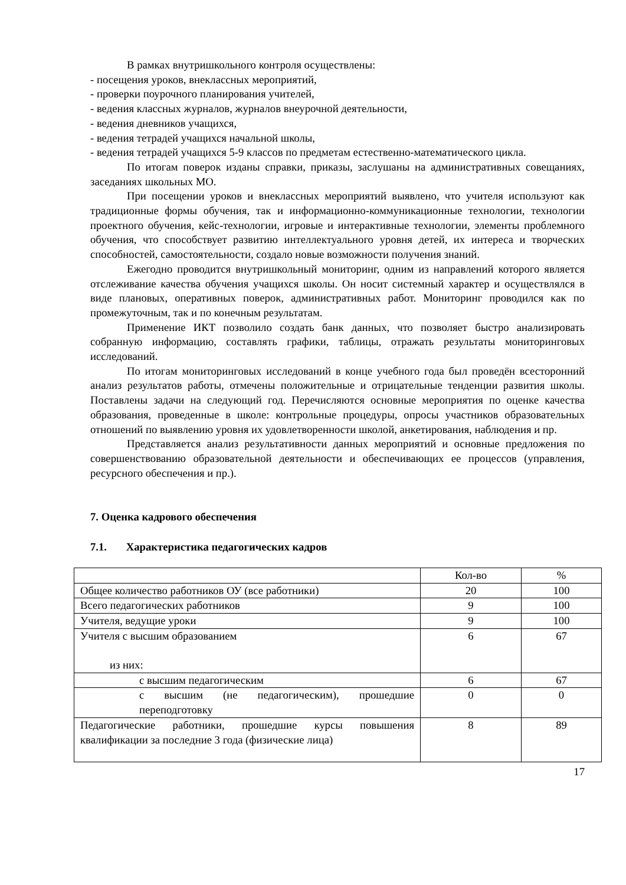В рамках внутришкольного контроля осуществлены:
- посещения уроков, внеклассных мероприятий,
- проверки поурочного планирования учителей,
- ведения классных журналов, журналов внеурочной деятельности,
- ведения дневников учащихся,
- ведения тетрадей учащихся начальной школы,
- ведения тетрадей учащихся 5-9 классов по предметам естественно-математического цикла.
По итогам поверок изданы справки, приказы, заслушаны на административных совещаниях, заседаниях школьных МО.
При посещении уроков и внеклассных мероприятий выявлено, что учителя используют как традиционные формы обучения, так и информационно-коммуникационные технологии, технологии проектного обучения, кейс-технологии, игровые и интерактивные технологии, элементы проблемного обучения, что способствует развитию интеллектуального уровня детей, их интереса и творческих способностей, самостоятельности, создало новые возможности получения знаний.
Ежегодно проводится внутришкольный мониторинг, одним из направлений которого является отслеживание качества обучения учащихся школы. Он носит системный характер и осуществлялся в виде плановых, оперативных поверок, административных работ. Мониторинг проводился как по промежуточным, так и по конечным результатам.
Применение ИКТ позволило создать банк данных, что позволяет быстро анализировать собранную информацию, составлять графики, таблицы, отражать результаты мониторинговых исследований.
По итогам мониторинговых исследований в конце учебного года был проведён всесторонний анализ результатов работы, отмечены положительные и отрицательные тенденции развития школы. Поставлены задачи на следующий год. Перечисляются основные мероприятия по оценке качества образования, проведенные в школе: контрольные процедуры, опросы участников образовательных отношений по выявлению уровня их удовлетворенности школой, анкетирования, наблюдения и пр.
Представляется анализ результативности данных мероприятий и основные предложения по совершенствованию образовательной деятельности и обеспечивающих ее процессов (управления, ресурсного обеспечения и пр.).
7. Оценка кадрового обеспечения
7.1. Характеристика педагогических кадров
| | Кол-во | % |
| Общее количество работников ОУ (все работники) | 20 | 100 |
| Всего педагогических работников | 9 | 100 |
| Учителя, ведущие уроки | 9 | 100 |
| Учителя с высшим образованием из них: | 6 | 67 |
| с высшим педагогическим | 6 | 67 |
| с высшим (не педагогическим), прошедшие переподготовку | 0 | 0 |
| Педагогические работники, прошедшие курсы повышения квалификации за последние 3 года (физические лица) | 8 | 89 |
17